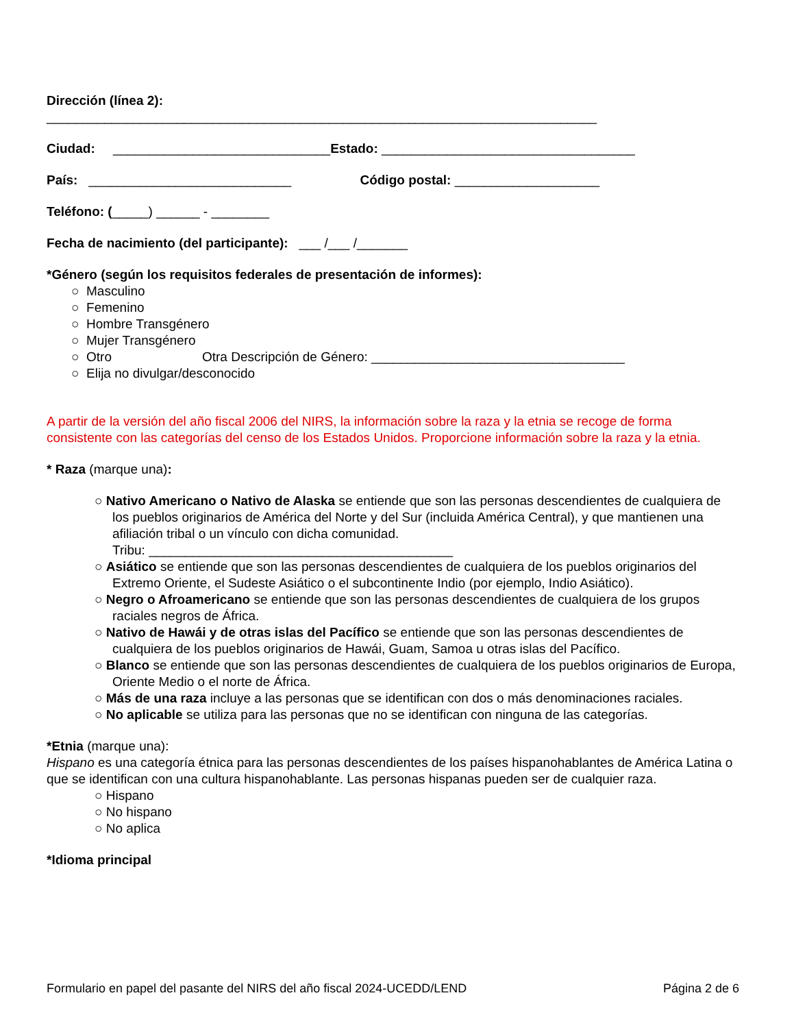Dirección (línea 2):
____________________________________________________________________________
Ciudad: ______________________________Estado: ___________________________________
País: ____________________________ Código postal: ____________________
Teléfono: (_____) ______ - ________
Fecha de nacimiento (del participante): ___ /___ /_______
*Género (según los requisitos federales de presentación de informes):
○ Masculino
○ Femenino
○ Hombre Transgénero
○ Mujer Transgénero
○ Otro Otra Descripción de Género: ___________________________________
○ Elija no divulgar/desconocido
A partir de la versión del año fiscal 2006 del NIRS, la información sobre la raza y la etnia se recoge de forma consistente con las categorías del censo de los Estados Unidos. Proporcione información sobre la raza y la etnia.
* Raza (marque una):
○ Nativo Americano o Nativo de Alaska se entiende que son las personas descendientes de cualquiera de los pueblos originarios de América del Norte y del Sur (incluida América Central), y que mantienen una afiliación tribal o un vínculo con dicha comunidad.
Tribu: __________________________________________
○ Asiático se entiende que son las personas descendientes de cualquiera de los pueblos originarios del Extremo Oriente, el Sudeste Asiático o el subcontinente Indio (por ejemplo, Indio Asiático).
○ Negro o Afroamericano se entiende que son las personas descendientes de cualquiera de los grupos raciales negros de África.
○ Nativo de Hawái y de otras islas del Pacífico se entiende que son las personas descendientes de cualquiera de los pueblos originarios de Hawái, Guam, Samoa u otras islas del Pacífico.
○ Blanco se entiende que son las personas descendientes de cualquiera de los pueblos originarios de Europa, Oriente Medio o el norte de África.
○ Más de una raza incluye a las personas que se identifican con dos o más denominaciones raciales.
○ No aplicable se utiliza para las personas que no se identifican con ninguna de las categorías.
*Etnia (marque una):
Hispano es una categoría étnica para las personas descendientes de los países hispanohablantes de América Latina o que se identifican con una cultura hispanohablante. Las personas hispanas pueden ser de cualquier raza.
○ Hispano
○ No hispano
○ No aplica
*Idioma principal
Formulario en papel del pasante del NIRS del año fiscal 2024-UCEDD/LEND Página 2 de 6